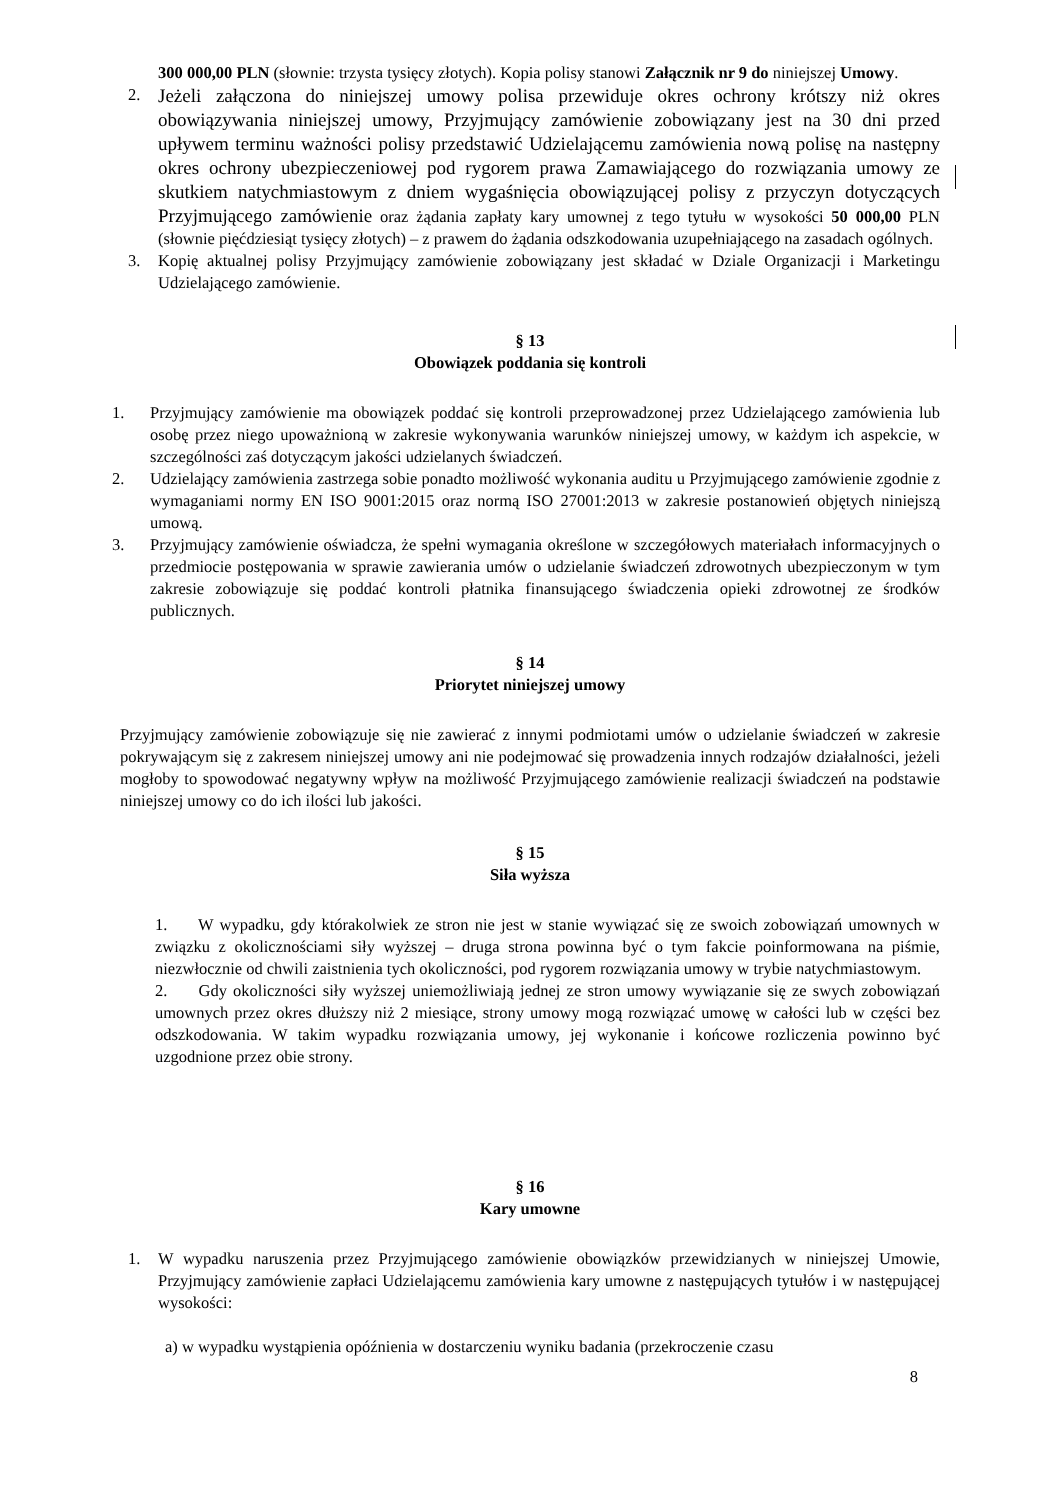300 000,00 PLN (słownie: trzysta tysięcy złotych). Kopia polisy stanowi Załącznik nr 9 do niniejszej Umowy.
2.
Jeżeli załączona do niniejszej umowy polisa przewiduje okres ochrony krótszy niż okres obowiązywania niniejszej umowy, Przyjmujący zamówienie zobowiązany jest na 30 dni przed upływem terminu ważności polisy przedstawić Udzielającemu zamówienia nową polisę na następny okres ochrony ubezpieczeniowej pod rygorem prawa Zamawiającego do rozwiązania umowy ze skutkiem natychmiastowym z dniem wygaśnięcia obowiązującej polisy z przyczyn dotyczących Przyjmującego zamówienie oraz żądania zapłaty kary umownej z tego tytułu w wysokości 50 000,00 PLN (słownie pięćdziesiąt tysięcy złotych) – z prawem do żądania odszkodowania uzupełniającego na zasadach ogólnych.
3. Kopię aktualnej polisy Przyjmujący zamówienie zobowiązany jest składać w Dziale Organizacji i Marketingu Udzielającego zamówienie.
§ 13
Obowiązek poddania się kontroli
1. Przyjmujący zamówienie ma obowiązek poddać się kontroli przeprowadzonej przez Udzielającego zamówienia lub osobę przez niego upoważnioną w zakresie wykonywania warunków niniejszej umowy, w każdym ich aspekcie, w szczególności zaś dotyczącym jakości udzielanych świadczeń.
2. Udzielający zamówienia zastrzega sobie ponadto możliwość wykonania auditu u Przyjmującego zamówienie zgodnie z wymaganiami normy EN ISO 9001:2015 oraz normą ISO 27001:2013 w zakresie postanowień objętych niniejszą umową.
3. Przyjmujący zamówienie oświadcza, że spełni wymagania określone w szczegółowych materiałach informacyjnych o przedmiocie postępowania w sprawie zawierania umów o udzielanie świadczeń zdrowotnych ubezpieczonym w tym zakresie zobowiązuje się poddać kontroli płatnika finansującego świadczenia opieki zdrowotnej ze środków publicznych.
§ 14
Priorytet niniejszej umowy
Przyjmujący zamówienie zobowiązuje się nie zawierać z innymi podmiotami umów o udzielanie świadczeń w zakresie pokrywającym się z zakresem niniejszej umowy ani nie podejmować się prowadzenia innych rodzajów działalności, jeżeli mogłoby to spowodować negatywny wpływ na możliwość Przyjmującego zamówienie realizacji świadczeń na podstawie niniejszej umowy co do ich ilości lub jakości.
§ 15
Siła wyższa
1. W wypadku, gdy którakolwiek ze stron nie jest w stanie wywiązać się ze swoich zobowiązań umownych w związku z okolicznościami siły wyższej – druga strona powinna być o tym fakcie poinformowana na piśmie, niezwłocznie od chwili zaistnienia tych okoliczności, pod rygorem rozwiązania umowy w trybie natychmiastowym.
2. Gdy okoliczności siły wyższej uniemożliwiają jednej ze stron umowy wywiązanie się ze swych zobowiązań umownych przez okres dłuższy niż 2 miesiące, strony umowy mogą rozwiązać umowę w całości lub w części bez odszkodowania. W takim wypadku rozwiązania umowy, jej wykonanie i końcowe rozliczenia powinno być uzgodnione przez obie strony.
§ 16
Kary umowne
1. W wypadku naruszenia przez Przyjmującego zamówienie obowiązków przewidzianych w niniejszej Umowie, Przyjmujący zamówienie zapłaci Udzielającemu zamówienia kary umowne z następujących tytułów i w następującej wysokości:
a) w wypadku wystąpienia opóźnienia w dostarczeniu wyniku badania (przekroczenie czasu
8